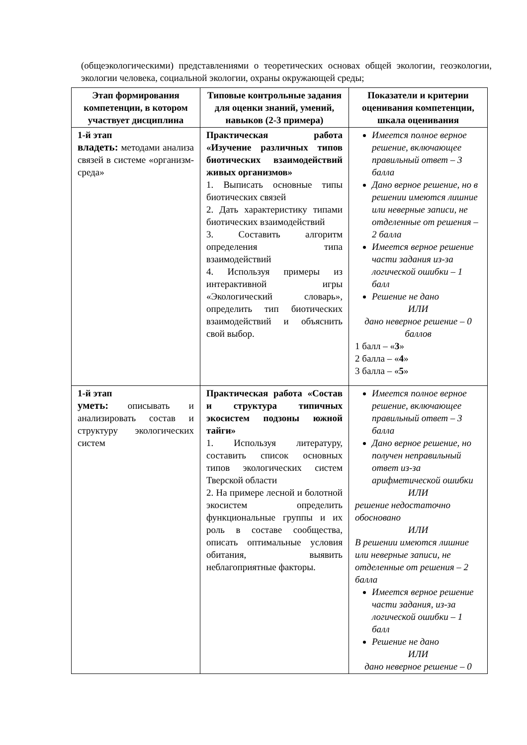(общеэкологическими) представлениями о теоретических основах общей экологии, геоэкологии, экологии человека, социальной экологии, охраны окружающей среды;
| Этап формирования компетенции, в котором участвует дисциплина | Типовые контрольные задания для оценки знаний, умений, навыков (2-3 примера) | Показатели и критерии оценивания компетенции, шкала оценивания |
| --- | --- | --- |
| 1-й этап владеть: методами анализа связей в системе «организм-среда» | Практическая работа «Изучение различных типов биотических взаимодействий живых организмов» 1. Выписать основные типы биотических связей 2. Дать характеристику типами биотических взаимодействий 3. Составить алгоритм определения типа взаимодействий 4. Используя примеры из интерактивной игры «Экологический словарь», определить тип биотических взаимодействий и объяснить свой выбор. | Имеется полное верное решение, включающее правильный ответ – 3 балла Дано верное решение, но в решении имеются лишние или неверные записи, не отделенные от решения – 2 балла Имеется верное решение части задания из-за логической ошибки – 1 балл Решение не дано ИЛИ дано неверное решение – 0 баллов 1 балл – « 3 » 2 балла – « 4 » 3 балла – « 5 » |
| 1-й этап уметь: описывать и анализировать состав и структуру экологических систем | Практическая работа «Состав и структура типичных экосистем подзоны южной тайги» 1. Используя литературу, составить список основных типов экологических систем Тверской области 2. На примере лесной и болотной экосистем определить функциональные группы и их роль в составе сообщества, описать оптимальные условия обитания, выявить неблагоприятные факторы. | Имеется полное верное решение, включающее правильный ответ – 3 балла Дано верное решение, но получен неправильный ответ из-за арифметической ошибки ИЛИ решение недостаточно обосновано ИЛИ В решении имеются лишние или неверные записи, не отделенные от решения – 2 балла Имеется верное решение части задания, из-за логической ошибки – 1 балл Решение не дано ИЛИ дано неверное решение – 0 |